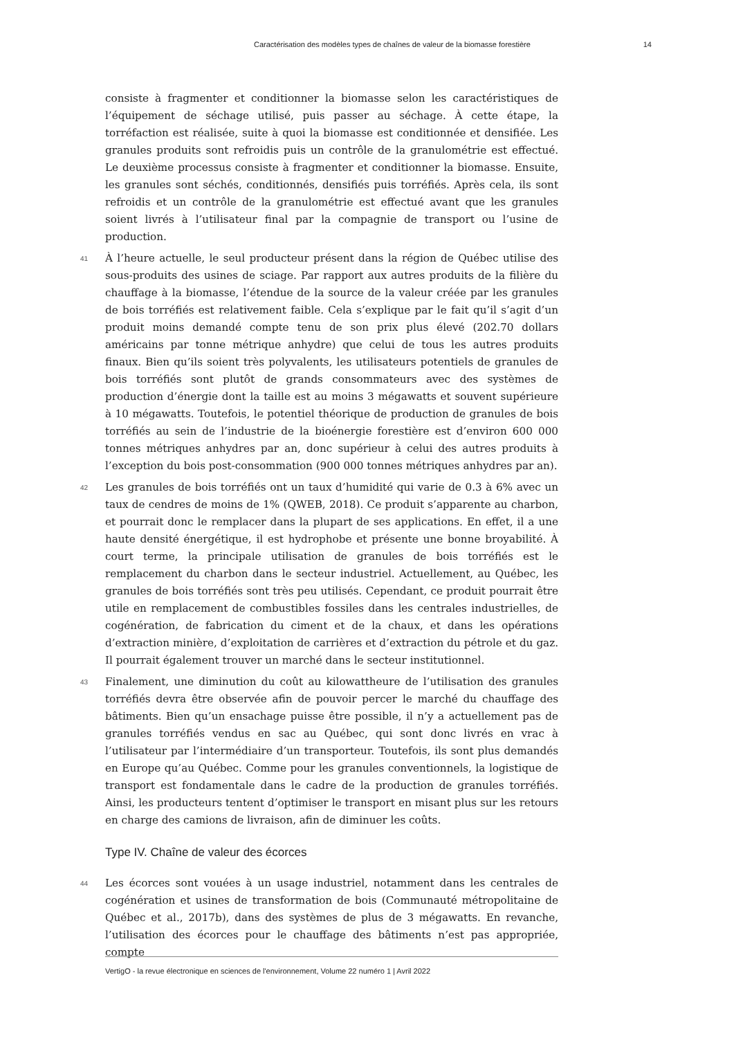Caractérisation des modèles types de chaînes de valeur de la biomasse forestière 14
consiste à fragmenter et conditionner la biomasse selon les caractéristiques de l’équipement de séchage utilisé, puis passer au séchage. À cette étape, la torréfaction est réalisée, suite à quoi la biomasse est conditionnée et densifiée. Les granules produits sont refroidis puis un contrôle de la granulométrie est effectué. Le deuxième processus consiste à fragmenter et conditionner la biomasse. Ensuite, les granules sont séchés, conditionnés, densifiés puis torréfiés. Après cela, ils sont refroidis et un contrôle de la granulométrie est effectué avant que les granules soient livrés à l’utilisateur final par la compagnie de transport ou l’usine de production.
41 À l’heure actuelle, le seul producteur présent dans la région de Québec utilise des sous-produits des usines de sciage. Par rapport aux autres produits de la filière du chauffage à la biomasse, l’étendue de la source de la valeur créée par les granules de bois torréfiés est relativement faible. Cela s’explique par le fait qu’il s’agit d’un produit moins demandé compte tenu de son prix plus élevé (202.70 dollars américains par tonne métrique anhydre) que celui de tous les autres produits finaux. Bien qu’ils soient très polyvalents, les utilisateurs potentiels de granules de bois torréfiés sont plutôt de grands consommateurs avec des systèmes de production d’énergie dont la taille est au moins 3 mégawatts et souvent supérieure à 10 mégawatts. Toutefois, le potentiel théorique de production de granules de bois torréfiés au sein de l’industrie de la bioénergie forestière est d’environ 600 000 tonnes métriques anhydres par an, donc supérieur à celui des autres produits à l’exception du bois post-consommation (900 000 tonnes métriques anhydres par an).
42 Les granules de bois torréfiés ont un taux d’humidité qui varie de 0.3 à 6% avec un taux de cendres de moins de 1% (QWEB, 2018). Ce produit s’apparente au charbon, et pourrait donc le remplacer dans la plupart de ses applications. En effet, il a une haute densité énergétique, il est hydrophobe et présente une bonne broyabilité. À court terme, la principale utilisation de granules de bois torréfiés est le remplacement du charbon dans le secteur industriel. Actuellement, au Québec, les granules de bois torréfiés sont très peu utilisés. Cependant, ce produit pourrait être utile en remplacement de combustibles fossiles dans les centrales industrielles, de cogénération, de fabrication du ciment et de la chaux, et dans les opérations d’extraction minière, d’exploitation de carrières et d’extraction du pétrole et du gaz. Il pourrait également trouver un marché dans le secteur institutionnel.
43 Finalement, une diminution du coût au kilowattheure de l’utilisation des granules torréfiés devra être observée afin de pouvoir percer le marché du chauffage des bâtiments. Bien qu’un ensachage puisse être possible, il n’y a actuellement pas de granules torréfiés vendus en sac au Québec, qui sont donc livrés en vrac à l’utilisateur par l’intermédiaire d’un transporteur. Toutefois, ils sont plus demandés en Europe qu’au Québec. Comme pour les granules conventionnels, la logistique de transport est fondamentale dans le cadre de la production de granules torréfiés. Ainsi, les producteurs tentent d’optimiser le transport en misant plus sur les retours en charge des camions de livraison, afin de diminuer les coûts.
Type IV. Chaîne de valeur des écorces
44 Les écorces sont vouées à un usage industriel, notamment dans les centrales de cogénération et usines de transformation de bois (Communauté métropolitaine de Québec et al., 2017b), dans des systèmes de plus de 3 mégawatts. En revanche, l’utilisation des écorces pour le chauffage des bâtiments n’est pas appropriée, compte
VertigO - la revue électronique en sciences de l'environnement, Volume 22 numéro 1 | Avril 2022